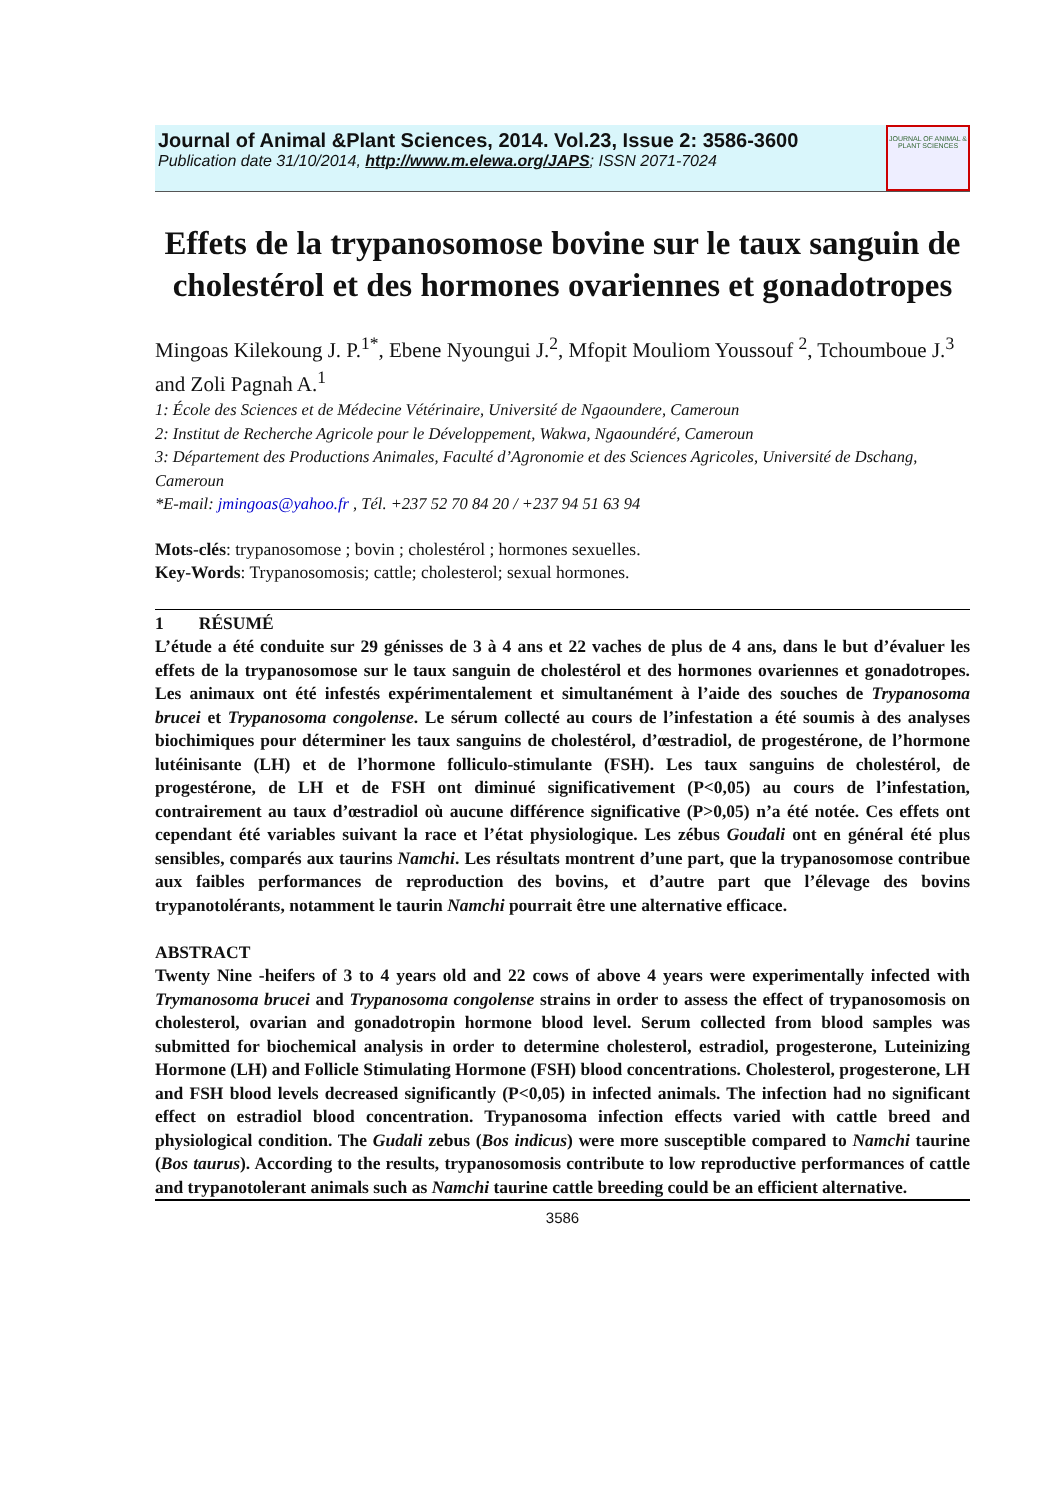Journal of Animal &Plant Sciences, 2014. Vol.23, Issue 2: 3586-3600
Publication date 31/10/2014, http://www.m.elewa.org/JAPS; ISSN 2071-7024
JOURNAL OF ANIMAL & PLANT SCIENCES
Effets de la trypanosomose bovine sur le taux sanguin de cholestérol et des hormones ovariennes et gonadotropes
Mingoas Kilekoung J. P.<sup>1*</sup>, Ebene Nyoungui J.<sup>2</sup>, Mfopit Mouliom Youssouf <sup>2</sup>, Tchoumboue J.<sup>3</sup> and Zoli Pagnah A.<sup>1</sup>
1: École des Sciences et de Médecine Vétérinaire, Université de Ngaoundere, Cameroun
2: Institut de Recherche Agricole pour le Développement, Wakwa, Ngaoundéré, Cameroun
3: Département des Productions Animales, Faculté d’Agronomie et des Sciences Agricoles, Université de Dschang, Cameroun
*E-mail: jmingoas@yahoo.fr , Tél. +237 52 70 84 20 / +237 94 51 63 94
Mots-clés: trypanosomose ; bovin ; cholestérol ; hormones sexuelles.
Key-Words: Trypanosomosis; cattle; cholesterol; sexual hormones.
1 RÉSUMÉ
L’étude a été conduite sur 29 génisses de 3 à 4 ans et 22 vaches de plus de 4 ans, dans le but d’évaluer les effets de la trypanosomose sur le taux sanguin de cholestérol et des hormones ovariennes et gonadotropes. Les animaux ont été infestés expérimentalement et simultanément à l’aide des souches de Trypanosoma brucei et Trypanosoma congolense. Le sérum collecté au cours de l’infestation a été soumis à des analyses biochimiques pour déterminer les taux sanguins de cholestérol, d’œstradiol, de progestérone, de l’hormone lutéinisante (LH) et de l’hormone folliculo-stimulante (FSH). Les taux sanguins de cholestérol, de progestérone, de LH et de FSH ont diminué significativement (P<0,05) au cours de l’infestation, contrairement au taux d’œstradiol où aucune différence significative (P>0,05) n’a été notée. Ces effets ont cependant été variables suivant la race et l’état physiologique. Les zébus Goudali ont en général été plus sensibles, comparés aux taurins Namchi. Les résultats montrent d’une part, que la trypanosomose contribue aux faibles performances de reproduction des bovins, et d’autre part que l’élevage des bovins trypanotolérants, notamment le taurin Namchi pourrait être une alternative efficace.
ABSTRACT
Twenty Nine -heifers of 3 to 4 years old and 22 cows of above 4 years were experimentally infected with Trymanosoma brucei and Trypanosoma congolense strains in order to assess the effect of trypanosomosis on cholesterol, ovarian and gonadotropin hormone blood level. Serum collected from blood samples was submitted for biochemical analysis in order to determine cholesterol, estradiol, progesterone, Luteinizing Hormone (LH) and Follicle Stimulating Hormone (FSH) blood concentrations. Cholesterol, progesterone, LH and FSH blood levels decreased significantly (P<0,05) in infected animals. The infection had no significant effect on estradiol blood concentration. Trypanosoma infection effects varied with cattle breed and physiological condition. The Gudali zebus (Bos indicus) were more susceptible compared to Namchi taurine (Bos taurus). According to the results, trypanosomosis contribute to low reproductive performances of cattle and trypanotolerant animals such as Namchi taurine cattle breeding could be an efficient alternative.
3586